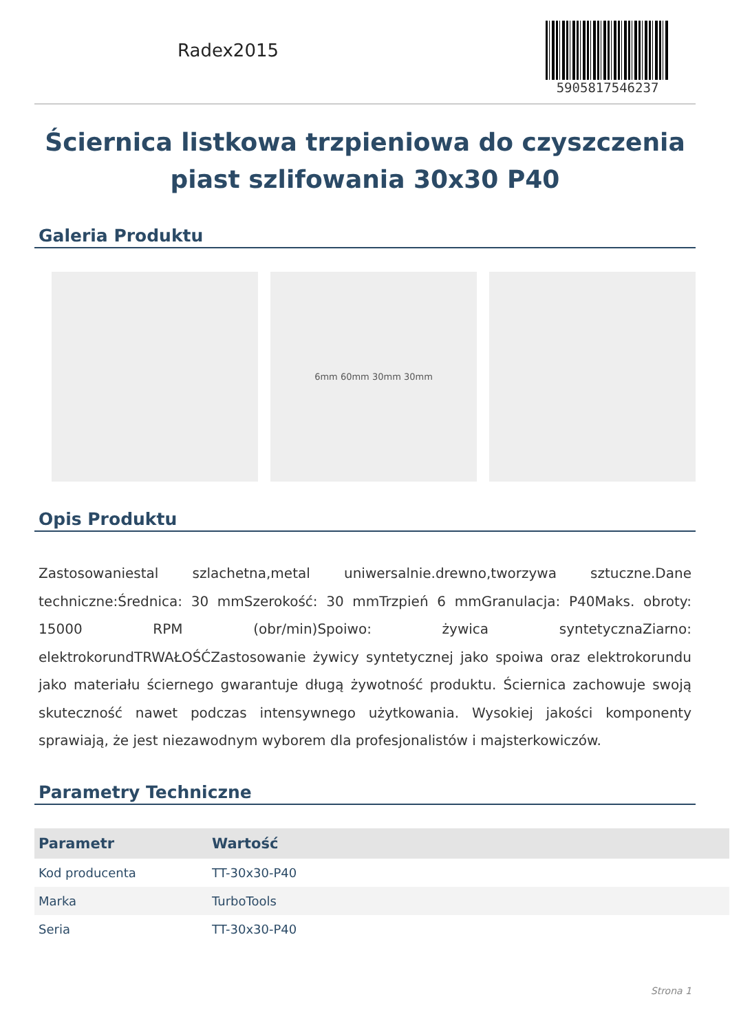Radex2015
5905817546237
Ściernica listkowa trzpieniowa do czyszczenia piast szlifowania 30x30 P40
Galeria Produktu
6mm 60mm 30mm 30mm
Opis Produktu
Zastosowaniestal szlachetna,metal uniwersalnie.drewno,tworzywa sztuczne.Dane techniczne:Średnica: 30 mmSzerokość: 30 mmTrzpień 6 mmGranulacja: P40Maks. obroty: 15000 RPM (obr/min)Spoiwo: żywica syntetycznaZiarno: elektrokorundTRWAŁOŚĆZastosowanie żywicy syntetycznej jako spoiwa oraz elektrokorundu jako materiału ściernego gwarantuje długą żywotność produktu. Ściernica zachowuje swoją skuteczność nawet podczas intensywnego użytkowania. Wysokiej jakości komponenty sprawiają, że jest niezawodnym wyborem dla profesjonalistów i majsterkowiczów.
Parametry Techniczne
| Parametr | Wartość |
| --- | --- |
| Kod producenta | TT-30x30-P40 |
| Marka | TurboTools |
| Seria | TT-30x30-P40 |
Strona 1